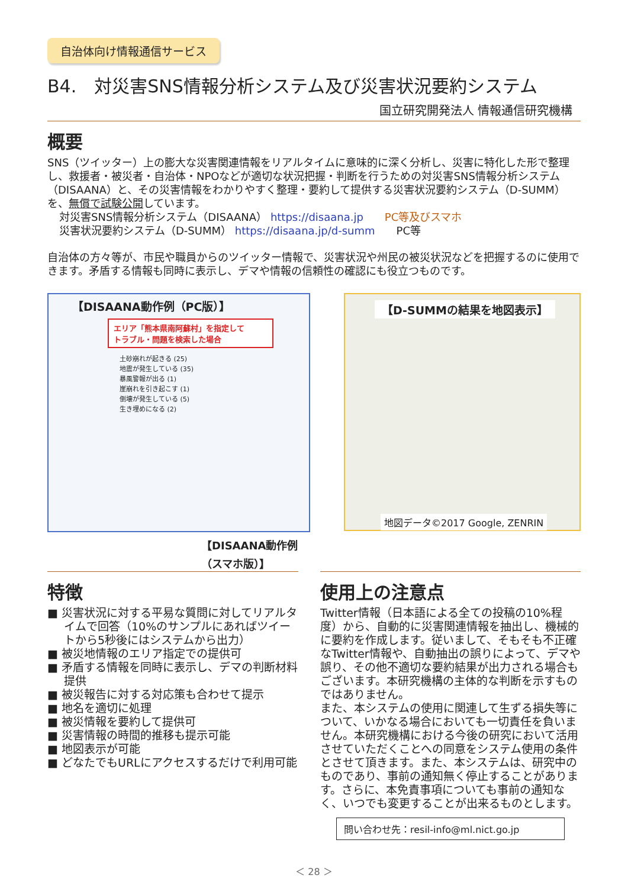自治体向け情報通信サービス
B4.　対災害SNS情報分析システム及び災害状況要約システム
国立研究開発法人 情報通信研究機構
概要
SNS（ツイッター）上の膨大な災害関連情報をリアルタイムに意味的に深く分析し、災害に特化した形で整理し、救援者・被災者・自治体・NPOなどが適切な状況把握・判断を行うための対災害SNS情報分析システム（DISAANA）と、その災害情報をわかりやすく整理・要約して提供する災害状況要約システム（D-SUMM）を、無償で試験公開しています。
対災害SNS情報分析システム（DISAANA） https://disaana.jp　　PC等及びスマホ
災害状況要約システム（D-SUMM） https://disaana.jp/d-summ　　PC等
自治体の方々等が、市民や職員からのツイッター情報で、災害状況や州民の被災状況などを把握するのに使用できます。矛盾する情報も同時に表示し、デマや情報の信頼性の確認にも役立つものです。
【DISAANA動作例（PC版）】
エリア「熊本県南阿蘇村」を指定して
トラブル・問題を検索した場合
土砂崩れが起きる (25)
地震が発生している (35)
暴風警報が出る (1)
崖崩れを引き起こす (1)
倒壊が発生している (5)
生き埋めになる (2)
【DISAANA動作例
（スマホ版）】
【D-SUMMの結果を地図表示】
地図データ©2017 Google, ZENRIN
特徴
■ 災害状況に対する平易な質問に対してリアルタイムで回答（10%のサンプルにあればツイートから5秒後にはシステムから出力）
■ 被災地情報のエリア指定での提供可
■ 矛盾する情報を同時に表示し、デマの判断材料提供
■ 被災報告に対する対応策も合わせて提示
■ 地名を適切に処理
■ 被災情報を要約して提供可
■ 災害情報の時間的推移も提示可能
■ 地図表示が可能
■ どなたでもURLにアクセスするだけで利用可能
使用上の注意点
Twitter情報（日本語による全ての投稿の10%程度）から、自動的に災害関連情報を抽出し、機械的に要約を作成します。従いまして、そもそも不正確なTwitter情報や、自動抽出の誤りによって、デマや誤り、その他不適切な要約結果が出力される場合もございます。本研究機構の主体的な判断を示すものではありません。
また、本システムの使用に関連して生ずる損失等について、いかなる場合においても一切責任を負いません。本研究機構における今後の研究において活用させていただくことへの同意をシステム使用の条件とさせて頂きます。また、本システムは、研究中のものであり、事前の通知無く停止することがあります。さらに、本免責事項についても事前の通知なく、いつでも変更することが出来るものとします。
問い合わせ先：resil-info@ml.nict.go.jp
＜ 28 ＞